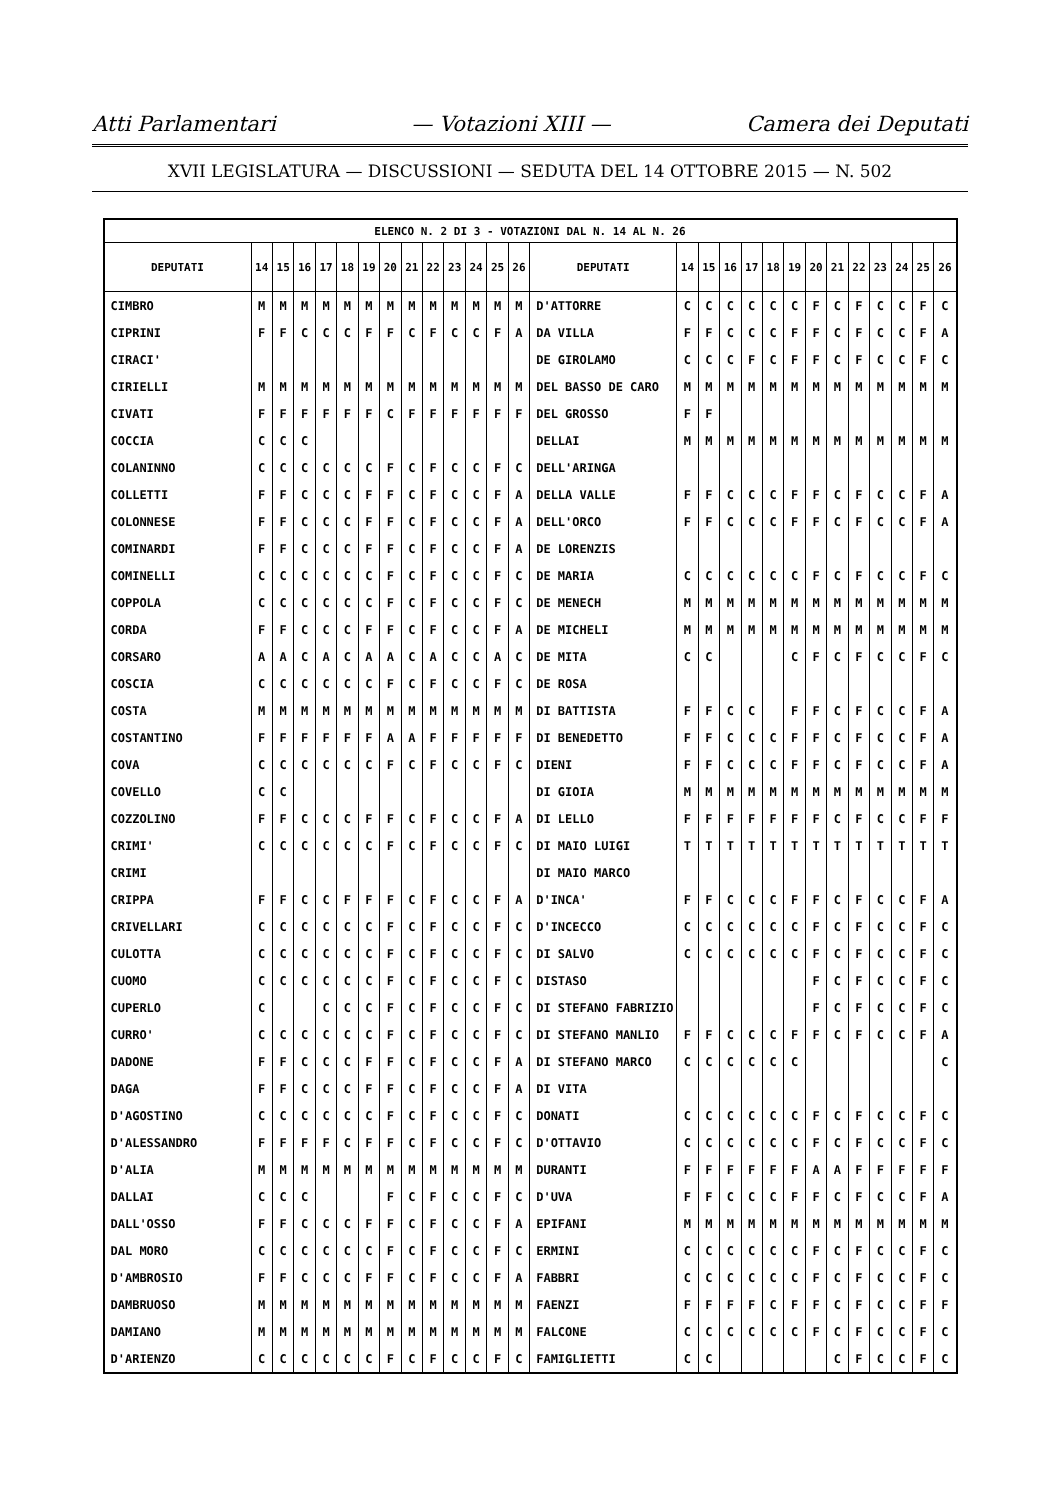Atti Parlamentari — Votazioni XIII — Camera dei Deputati
XVII LEGISLATURA — DISCUSSIONI — SEDUTA DEL 14 OTTOBRE 2015 — N. 502
| ELENCO N. 2 DI 3 - VOTAZIONI DAL N. 14 AL N. 26 | | | | | | | | | | | | | | | | | | | | | | | | | | | |
| --- | --- | --- | --- | --- | --- | --- | --- | --- | --- | --- | --- | --- | --- | --- | --- | --- | --- | --- | --- | --- | --- | --- | --- | --- | --- | --- | --- |
| DEPUTATI | 14 | 15 | 16 | 17 | 18 | 19 | 20 | 21 | 22 | 23 | 24 | 25 | 26 | DEPUTATI | 14 | 15 | 16 | 17 | 18 | 19 | 20 | 21 | 22 | 23 | 24 | 25 | 26 |
| CIMBRO | M | M | M | M | M | M | M | M | M | M | M | M | M | D'ATTORRE | C | C | C | C | C | C | F | C | F | C | C | F | C |
| CIPRINI | F | F | C | C | C | F | F | C | F | C | C | F | A | DA VILLA | F | F | C | C | C | F | F | C | F | C | C | F | A |
| CIRACI' | | | | | | | | | | | | | | DE GIROLAMO | C | C | C | F | C | F | F | C | F | C | C | F | C |
| CIRIELLI | M | M | M | M | M | M | M | M | M | M | M | M | M | DEL BASSO DE CARO | M | M | M | M | M | M | M | M | M | M | M | M | M |
| CIVATI | F | F | F | F | F | F | C | F | F | F | F | F | F | DEL GROSSO | F | F | | | | | | | | | | | |
| COCCIA | C | C | C | | | | | | | | | | | DELLAI | M | M | M | M | M | M | M | M | M | M | M | M | M |
| COLANINNO | C | C | C | C | C | C | F | C | F | C | C | F | C | DELL'ARINGA | | | | | | | | | | | | | |
| COLLETTI | F | F | C | C | C | F | F | C | F | C | C | F | A | DELLA VALLE | F | F | C | C | C | F | F | C | F | C | C | F | A |
| COLONNESE | F | F | C | C | C | F | F | C | F | C | C | F | A | DELL'ORCO | F | F | C | C | C | F | F | C | F | C | C | F | A |
| COMINARDI | F | F | C | C | C | F | F | C | F | C | C | F | A | DE LORENZIS | | | | | | | | | | | | | |
| COMINELLI | C | C | C | C | C | C | F | C | F | C | C | F | C | DE MARIA | C | C | C | C | C | C | F | C | F | C | C | F | C |
| COPPOLA | C | C | C | C | C | C | F | C | F | C | C | F | C | DE MENECH | M | M | M | M | M | M | M | M | M | M | M | M | M |
| CORDA | F | F | C | C | C | F | F | C | F | C | C | F | A | DE MICHELI | M | M | M | M | M | M | M | M | M | M | M | M | M |
| CORSARO | A | A | C | A | C | A | A | C | A | C | C | A | C | DE MITA | C | C | | | | C | F | C | F | C | C | F | C |
| COSCIA | C | C | C | C | C | C | F | C | F | C | C | F | C | DE ROSA | | | | | | | | | | | | | |
| COSTA | M | M | M | M | M | M | M | M | M | M | M | M | M | DI BATTISTA | F | F | C | C | | F | F | C | F | C | C | F | A |
| COSTANTINO | F | F | F | F | F | F | A | A | F | F | F | F | F | DI BENEDETTO | F | F | C | C | C | F | F | C | F | C | C | F | A |
| COVA | C | C | C | C | C | C | F | C | F | C | C | F | C | DIENI | F | F | C | C | C | F | F | C | F | C | C | F | A |
| COVELLO | C | C | | | | | | | | | | | | DI GIOIA | M | M | M | M | M | M | M | M | M | M | M | M | M |
| COZZOLINO | F | F | C | C | C | F | F | C | F | C | C | F | A | DI LELLO | F | F | F | F | F | F | F | C | F | C | C | F | F |
| CRIMI' | C | C | C | C | C | C | F | C | F | C | C | F | C | DI MAIO LUIGI | T | T | T | T | T | T | T | T | T | T | T | T | T |
| CRIMI | | | | | | | | | | | | | | DI MAIO MARCO | | | | | | | | | | | | | |
| CRIPPA | F | F | C | C | F | F | F | C | F | C | C | F | A | D'INCA' | F | F | C | C | C | F | F | C | F | C | C | F | A |
| CRIVELLARI | C | C | C | C | C | C | F | C | F | C | C | F | C | D'INCECCO | C | C | C | C | C | C | F | C | F | C | C | F | C |
| CULOTTA | C | C | C | C | C | C | F | C | F | C | C | F | C | DI SALVO | C | C | C | C | C | C | F | C | F | C | C | F | C |
| CUOMO | C | C | C | C | C | C | F | C | F | C | C | F | C | DISTASO | | | | | | | F | C | F | C | C | F | C |
| CUPERLO | C | | | C | C | C | F | C | F | C | C | F | C | DI STEFANO FABRIZIO | | | | | | | F | C | F | C | C | F | C |
| CURRO' | C | C | C | C | C | C | F | C | F | C | C | F | C | DI STEFANO MANLIO | F | F | C | C | C | F | F | C | F | C | C | F | A |
| DADONE | F | F | C | C | C | F | F | C | F | C | C | F | A | DI STEFANO MARCO | C | C | C | C | C | C | | | | | | | C |
| DAGA | F | F | C | C | C | F | F | C | F | C | C | F | A | DI VITA | | | | | | | | | | | | | |
| D'AGOSTINO | C | C | C | C | C | C | F | C | F | C | C | F | C | DONATI | C | C | C | C | C | C | F | C | F | C | C | F | C |
| D'ALESSANDRO | F | F | F | F | C | F | F | C | F | C | C | F | C | D'OTTAVIO | C | C | C | C | C | C | F | C | F | C | C | F | C |
| D'ALIA | M | M | M | M | M | M | M | M | M | M | M | M | M | DURANTI | F | F | F | F | F | F | A | A | F | F | F | F | F |
| DALLAI | C | C | C | | | | F | C | F | C | C | F | C | D'UVA | F | F | C | C | C | F | F | C | F | C | C | F | A |
| DALL'OSSO | F | F | C | C | C | F | F | C | F | C | C | F | A | EPIFANI | M | M | M | M | M | M | M | M | M | M | M | M | M |
| DAL MORO | C | C | C | C | C | C | F | C | F | C | C | F | C | ERMINI | C | C | C | C | C | C | F | C | F | C | C | F | C |
| D'AMBROSIO | F | F | C | C | C | F | F | C | F | C | C | F | A | FABBRI | C | C | C | C | C | C | F | C | F | C | C | F | C |
| DAMBRUOSO | M | M | M | M | M | M | M | M | M | M | M | M | M | FAENZI | F | F | F | F | C | F | F | C | F | C | C | F | F |
| DAMIANO | M | M | M | M | M | M | M | M | M | M | M | M | M | FALCONE | C | C | C | C | C | C | F | C | F | C | C | F | C |
| D'ARIENZO | C | C | C | C | C | C | F | C | F | C | C | F | C | FAMIGLIETTI | C | C | | | | | | C | F | C | C | F | C |